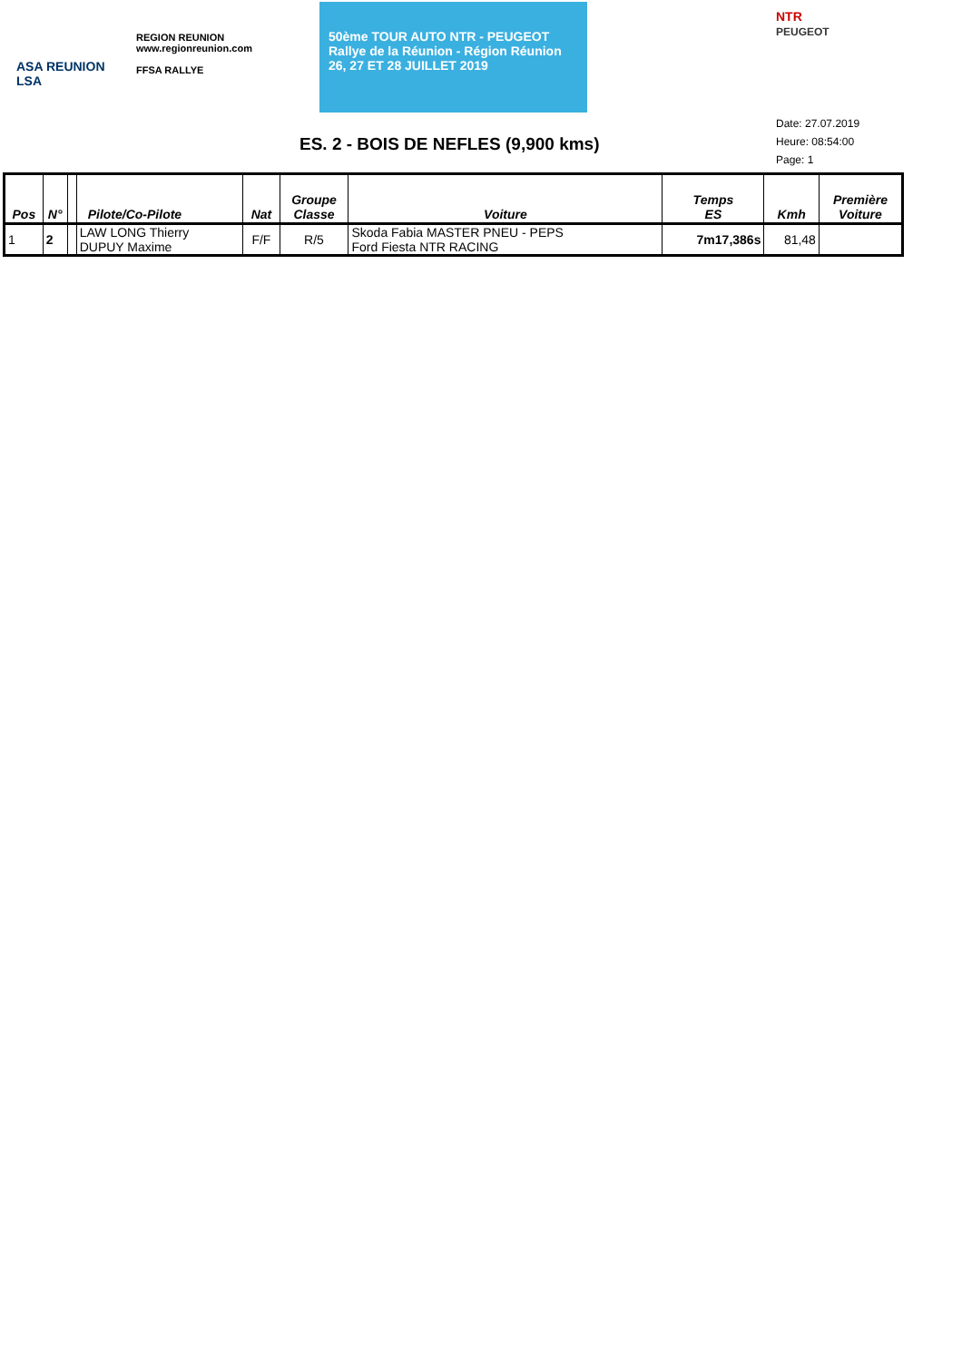ASA REUNION
LSA
REGION REUNION
www.regionreunion.com
FFSA RALLYE
50ème TOUR AUTO NTR - PEUGEOT
Rallye de la Réunion - Région Réunion
26, 27 ET 28 JUILLET 2019
NTR
PEUGEOT
ES. 2 - BOIS DE NEFLES (9,900 kms)
Date: 27.07.2019
Heure: 08:54:00
Page: 1
| Pos | N° | | Pilote/Co-Pilote | Nat | Groupe Classe | Voiture | Temps ES | Kmh | Première Voiture |
| --- | --- | --- | --- | --- | --- | --- | --- | --- | --- |
| 1 | 2 | | LAW LONG Thierry DUPUY Maxime | F/F | R/5 | Skoda Fabia MASTER PNEU - PEPS Ford Fiesta NTR RACING | 7m17,386s | 81,48 | |